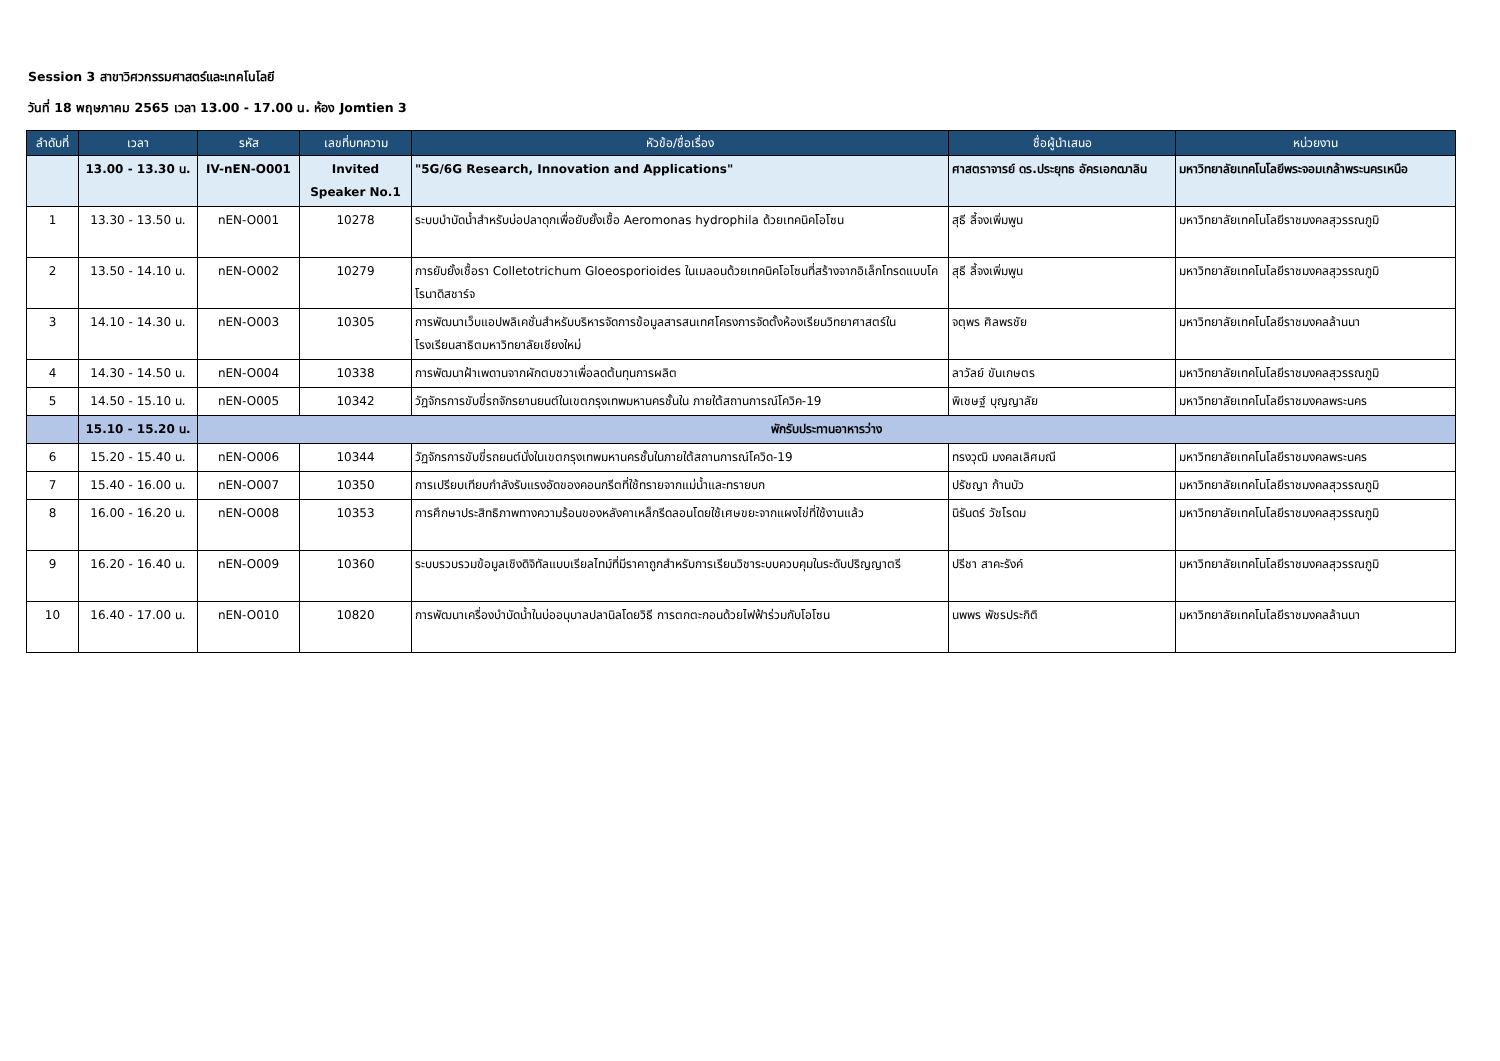Session 3 สาขาวิศวกรรมศาสตร์และเทคโนโลยี
วันที่ 18 พฤษภาคม 2565 เวลา 13.00 - 17.00 น. ห้อง Jomtien 3
| ลำดับที่ | เวลา | รหัส | เลขที่บทความ | หัวข้อ/ชื่อเรื่อง | ชื่อผู้นำเสนอ | หน่วยงาน |
| --- | --- | --- | --- | --- | --- | --- |
| | 13.00 - 13.30 น. | IV-nEN-O001 | Invited Speaker No.1 | "5G/6G Research, Innovation and Applications" | ศาสตราจารย์ ดร.ประยุทธ อัครเอกฒาลิน | มหาวิทยาลัยเทคโนโลยีพระจอมเกล้าพระนครเหนือ |
| 1 | 13.30 - 13.50 น. | nEN-O001 | 10278 | ระบบบำบัดน้ำสำหรับบ่อปลาดุกเพื่อยับยั้งเชื้อ Aeromonas hydrophila ด้วยเทคนิคโอโซน | สุธี ลี้จงเพิ่มพูน | มหาวิทยาลัยเทคโนโลยีราชมงคลสุวรรณภูมิ |
| 2 | 13.50 - 14.10 น. | nEN-O002 | 10279 | การยับยั้งเชื้อรา Colletotrichum Gloeosporioides ในเมลอนด้วยเทคนิคโอโซนที่สร้างจากอิเล็กโทรดแบบโคโรนาดิสชาร์จ | สุธี ลี้จงเพิ่มพูน | มหาวิทยาลัยเทคโนโลยีราชมงคลสุวรรณภูมิ |
| 3 | 14.10 - 14.30 น. | nEN-O003 | 10305 | การพัฒนาเว็บแอปพลิเคชั่นสำหรับบริหารจัดการข้อมูลสารสนเทศโครงการจัดตั้งห้องเรียนวิทยาศาสตร์ในโรงเรียนสาธิตมหาวิทยาลัยเชียงใหม่ | จตุพร ศิลพรชัย | มหาวิทยาลัยเทคโนโลยีราชมงคลล้านนา |
| 4 | 14.30 - 14.50 น. | nEN-O004 | 10338 | การพัฒนาฝ้าเพดานจากผักตบชวาเพื่อลดต้นทุนการผลิต | ลาวัลย์ ขันเกษตร | มหาวิทยาลัยเทคโนโลยีราชมงคลสุวรรณภูมิ |
| 5 | 14.50 - 15.10 น. | nEN-O005 | 10342 | วัฏจักรการขับขี่รถจักรยานยนต์ในเขตกรุงเทพมหานครชั้นใน ภายใต้สถานการณ์โควิค-19 | พิเชษฐ์ บุญญาลัย | มหาวิทยาลัยเทคโนโลยีราชมงคลพระนคร |
| | 15.10 - 15.20 น. | พักรับประทานอาหารว่าง | | | | |
| 6 | 15.20 - 15.40 น. | nEN-O006 | 10344 | วัฏจักรการขับขี่รถยนต์นั่งในเขตกรุงเทพมหานครชั้นในภายใต้สถานการณ์โควิด-19 | ทรงวุฒิ มงคลเลิศมณี | มหาวิทยาลัยเทคโนโลยีราชมงคลพระนคร |
| 7 | 15.40 - 16.00 น. | nEN-O007 | 10350 | การเปรียบเทียบกำลังรับแรงอัดของคอนกรีตที่ใช้ทรายจากแม่น้ำและทรายบก | ปรัชญา ก้านบัว | มหาวิทยาลัยเทคโนโลยีราชมงคลสุวรรณภูมิ |
| 8 | 16.00 - 16.20 น. | nEN-O008 | 10353 | การศึกษาประสิทธิภาพทางความร้อนของหลังคาเหล็กรีดลอนโดยใช้เศษขยะจากแผงไข่ที่ใช้งานแล้ว | นิรันดร์ วัชโรดม | มหาวิทยาลัยเทคโนโลยีราชมงคลสุวรรณภูมิ |
| 9 | 16.20 - 16.40 น. | nEN-O009 | 10360 | ระบบรวบรวมข้อมูลเชิงดิจิทัลแบบเรียลไทม์ที่มีราคาถูกสำหรับการเรียนวิชาระบบควบคุมในระดับปริญญาตรี | ปรีชา สาคะรังค์ | มหาวิทยาลัยเทคโนโลยีราชมงคลสุวรรณภูมิ |
| 10 | 16.40 - 17.00 น. | nEN-O010 | 10820 | การพัฒนาเครื่องบำบัดน้ำในบ่ออนุบาลปลานิลโดยวิธี การตกตะกอนด้วยไฟฟ้าร่วมกับโอโซน | นพพร พัชรประกิติ | มหาวิทยาลัยเทคโนโลยีราชมงคลล้านนา |